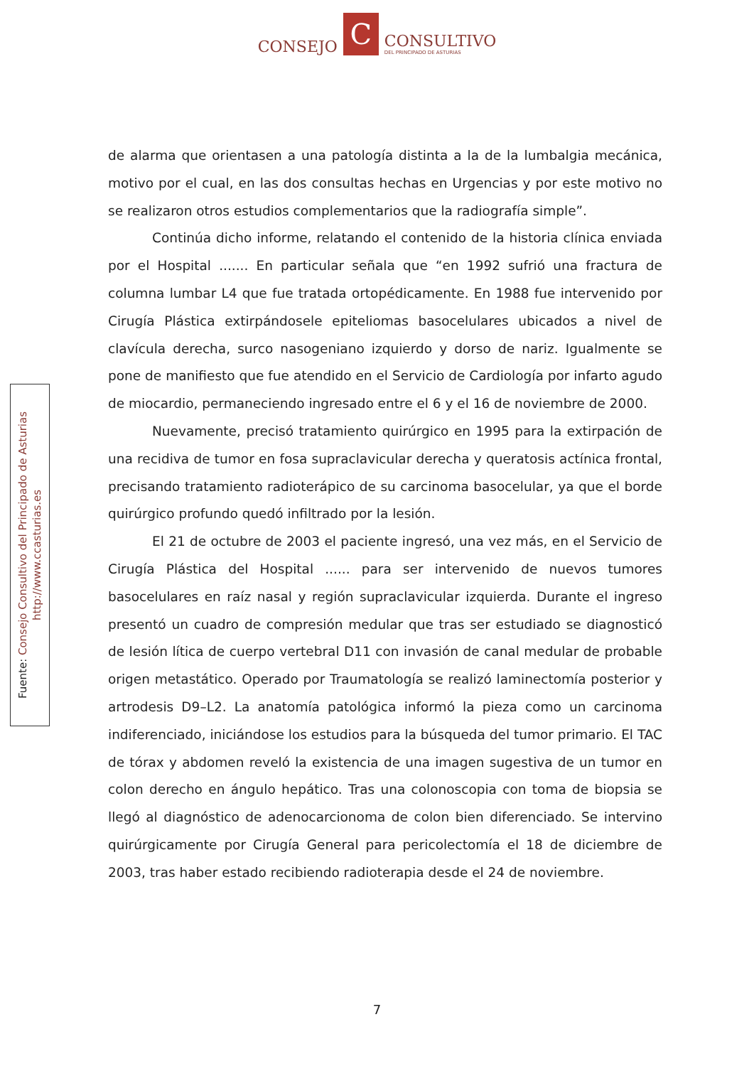CONSEJO C CONSULTIVO
DEL PRINCIPADO DE ASTURIAS
de alarma que orientasen a una patología distinta a la de la lumbalgia mecánica, motivo por el cual, en las dos consultas hechas en Urgencias y por este motivo no se realizaron otros estudios complementarios que la radiografía simple”.
Continúa dicho informe, relatando el contenido de la historia clínica enviada por el Hospital ....... En particular señala que “en 1992 sufrió una fractura de columna lumbar L4 que fue tratada ortopédicamente. En 1988 fue intervenido por Cirugía Plástica extirpándosele epiteliomas basocelulares ubicados a nivel de clavícula derecha, surco nasogeniano izquierdo y dorso de nariz. Igualmente se pone de manifiesto que fue atendido en el Servicio de Cardiología por infarto agudo de miocardio, permaneciendo ingresado entre el 6 y el 16 de noviembre de 2000.
Nuevamente, precisó tratamiento quirúrgico en 1995 para la extirpación de una recidiva de tumor en fosa supraclavicular derecha y queratosis actínica frontal, precisando tratamiento radioterápico de su carcinoma basocelular, ya que el borde quirúrgico profundo quedó infiltrado por la lesión.
El 21 de octubre de 2003 el paciente ingresó, una vez más, en el Servicio de Cirugía Plástica del Hospital ...... para ser intervenido de nuevos tumores basocelulares en raíz nasal y región supraclavicular izquierda. Durante el ingreso presentó un cuadro de compresión medular que tras ser estudiado se diagnosticó de lesión lítica de cuerpo vertebral D11 con invasión de canal medular de probable origen metastático. Operado por Traumatología se realizó laminectomía posterior y artrodesis D9–L2. La anatomía patológica informó la pieza como un carcinoma indiferenciado, iniciándose los estudios para la búsqueda del tumor primario. El TAC de tórax y abdomen reveló la existencia de una imagen sugestiva de un tumor en colon derecho en ángulo hepático. Tras una colonoscopia con toma de biopsia se llegó al diagnóstico de adenocarcionoma de colon bien diferenciado. Se intervino quirúrgicamente por Cirugía General para pericolectomía el 18 de diciembre de 2003, tras haber estado recibiendo radioterapia desde el 24 de noviembre.
Fuente: Consejo Consultivo del Principado de Asturias
http://www.ccasturias.es
7